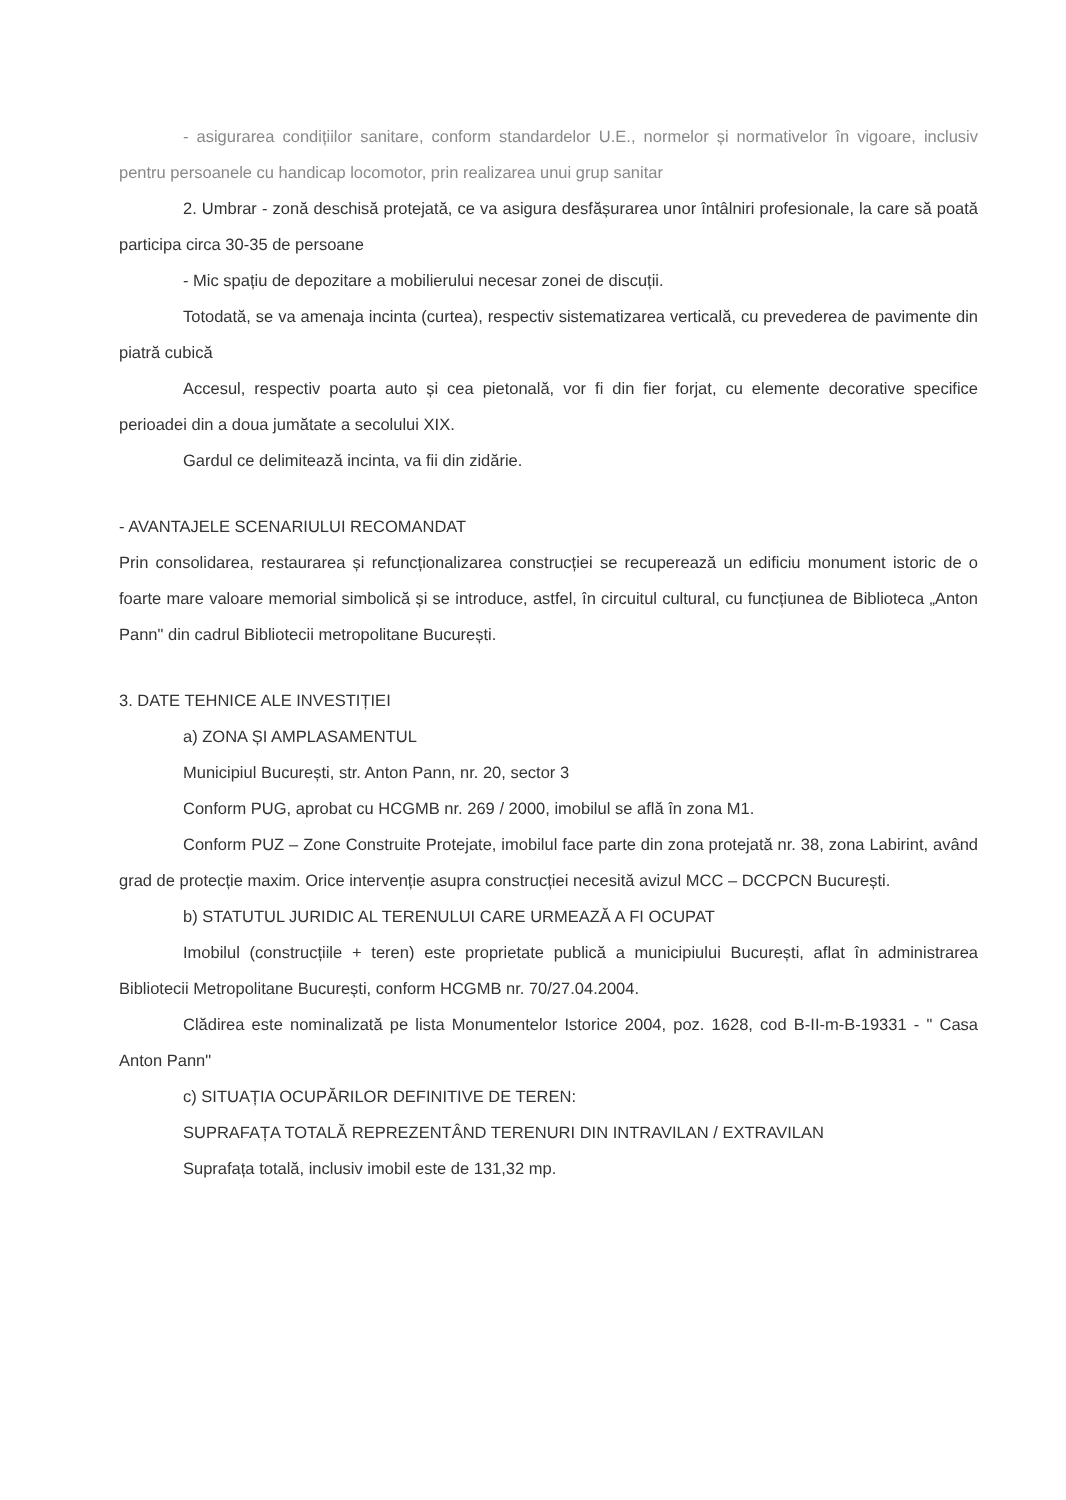- asigurarea condițiilor sanitare, conform standardelor U.E., normelor și normativelor în vigoare, inclusiv pentru persoanele cu handicap locomotor, prin realizarea unui grup sanitar
2. Umbrar - zonă deschisă protejată, ce va asigura desfășurarea unor întâlniri profesionale, la care să poată participa circa 30-35 de persoane
- Mic spațiu de depozitare a mobilierului necesar zonei de discuții.
Totodată, se va amenaja incinta (curtea), respectiv sistematizarea verticală, cu prevederea de pavimente din piatră cubică
Accesul, respectiv poarta auto și cea pietonală, vor fi din fier forjat, cu elemente decorative specifice perioadei din a doua jumătate a secolului XIX.
Gardul ce delimitează incinta, va fii din zidărie.
- AVANTAJELE SCENARIULUI RECOMANDAT
Prin consolidarea, restaurarea și refuncționalizarea construcției se recuperează un edificiu monument istoric de o foarte mare valoare memorial simbolică și se introduce, astfel, în circuitul cultural, cu funcțiunea de Biblioteca „Anton Pann" din cadrul Bibliotecii metropolitane București.
3. DATE TEHNICE ALE INVESTIȚIEI
a) ZONA ȘI AMPLASAMENTUL
Municipiul București, str. Anton Pann, nr. 20, sector 3
Conform PUG, aprobat cu HCGMB nr. 269 / 2000, imobilul se află în zona M1.
Conform PUZ – Zone Construite Protejate, imobilul face parte din zona protejată nr. 38, zona Labirint, având grad de protecție maxim. Orice intervenție asupra construcției necesită avizul MCC – DCCPCN București.
b) STATUTUL JURIDIC AL TERENULUI CARE URMEAZĂ A FI OCUPAT
Imobilul (construcțiile + teren) este proprietate publică a municipiului București, aflat în administrarea Bibliotecii Metropolitane București, conform HCGMB nr. 70/27.04.2004.
Clădirea este nominalizată pe lista Monumentelor Istorice 2004, poz. 1628, cod B-II-m-B-19331 - " Casa Anton Pann"
c) SITUAȚIA OCUPĂRILOR DEFINITIVE DE TEREN:
SUPRAFAȚA TOTALĂ REPREZENTÂND TERENURI DIN INTRAVILAN / EXTRAVILAN
Suprafața totală, inclusiv imobil este de 131,32 mp.